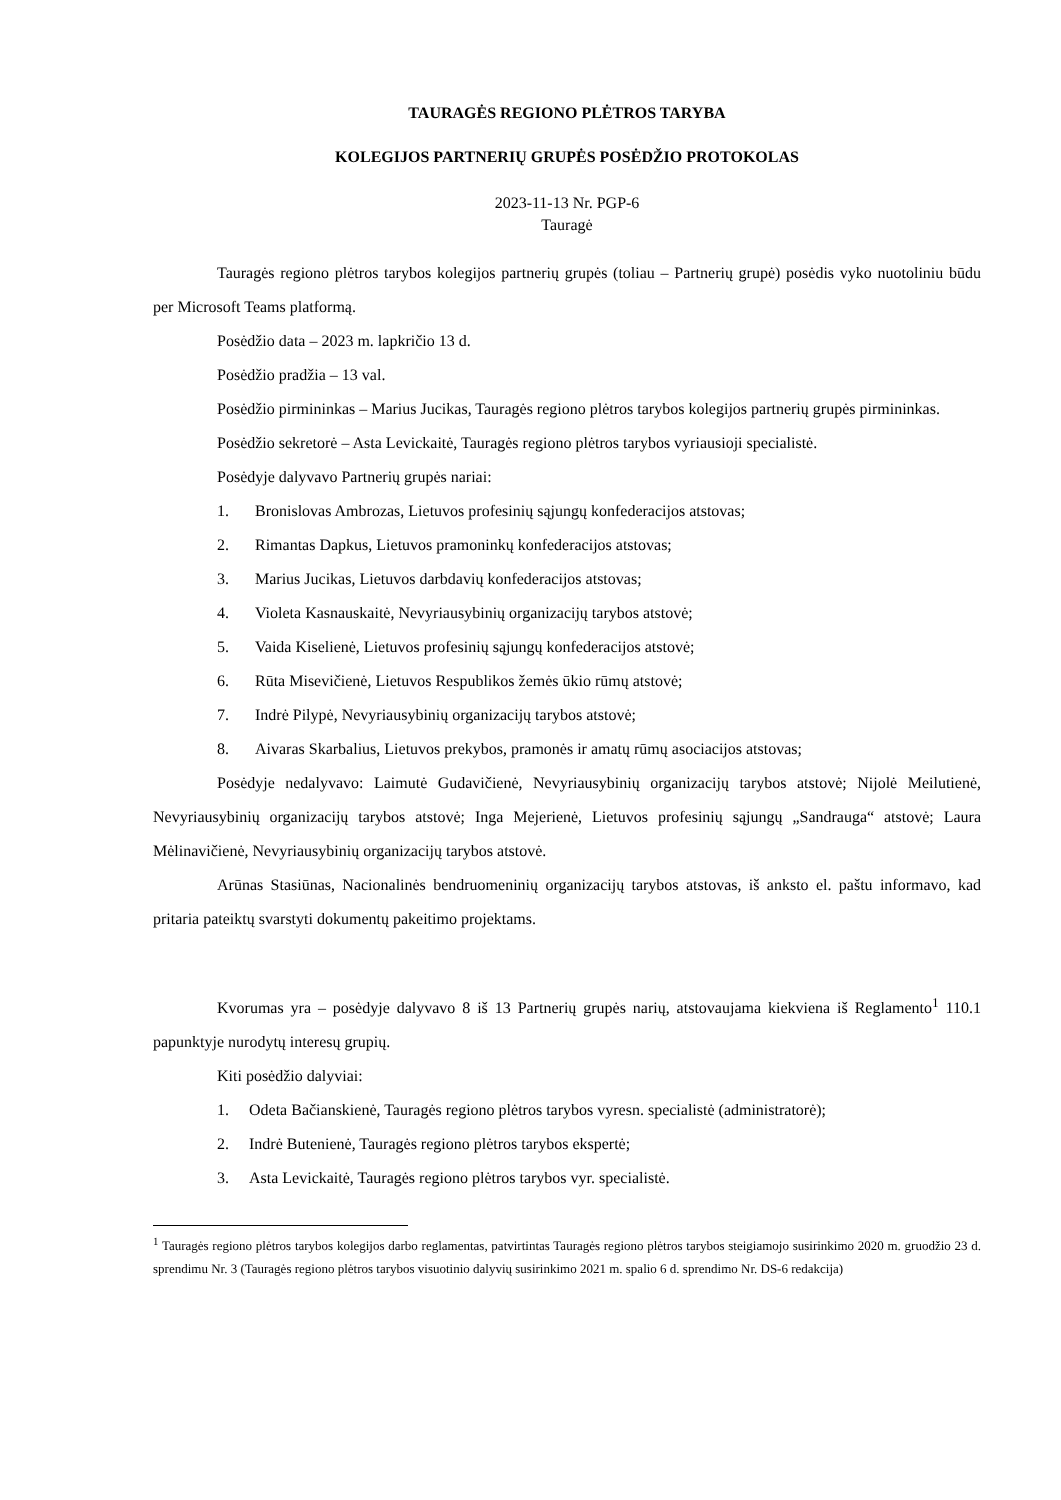TAURAGĖS REGIONO PLĖTROS TARYBA
KOLEGIJOS PARTNERIŲ GRUPĖS POSĖDŽIO PROTOKOLAS
2023-11-13 Nr. PGP-6
Tauragė
Tauragės regiono plėtros tarybos kolegijos partnerių grupės (toliau – Partnerių grupė) posėdis vyko nuotoliniu būdu per Microsoft Teams platformą.
Posėdžio data – 2023 m. lapkričio 13 d.
Posėdžio pradžia – 13 val.
Posėdžio pirmininkas – Marius Jucikas, Tauragės regiono plėtros tarybos kolegijos partnerių grupės pirmininkas.
Posėdžio sekretorė – Asta Levickaitė, Tauragės regiono plėtros tarybos vyriausioji specialistė.
Posėdyje dalyvavo Partnerių grupės nariai:
1. Bronislovas Ambrozas, Lietuvos profesinių sąjungų konfederacijos atstovas;
2. Rimantas Dapkus, Lietuvos pramoninkų konfederacijos atstovas;
3. Marius Jucikas, Lietuvos darbdavių konfederacijos atstovas;
4. Violeta Kasnauskaitė, Nevyriausybinių organizacijų tarybos atstovė;
5. Vaida Kiselienė, Lietuvos profesinių sąjungų konfederacijos atstovė;
6. Rūta Misevičienė, Lietuvos Respublikos žemės ūkio rūmų atstovė;
7. Indrė Pilypė, Nevyriausybinių organizacijų tarybos atstovė;
8. Aivaras Skarbalius, Lietuvos prekybos, pramonės ir amatų rūmų asociacijos atstovas;
Posėdyje nedalyvavo: Laimutė Gudavičienė, Nevyriausybinių organizacijų tarybos atstovė; Nijolė Meilutienė, Nevyriausybinių organizacijų tarybos atstovė; Inga Mejerienė, Lietuvos profesinių sąjungų „Sandrauga“ atstovė; Laura Mėlinavičienė, Nevyriausybinių organizacijų tarybos atstovė.
Arūnas Stasiūnas, Nacionalinės bendruomeninių organizacijų tarybos atstovas, iš anksto el. paštu informavo, kad pritaria pateiktų svarstyti dokumentų pakeitimo projektams.
Kvorumas yra – posėdyje dalyvavo 8 iš 13 Partnerių grupės narių, atstovaujama kiekviena iš Reglamento<sup>1</sup> 110.1 papunktyje nurodytų interesų grupių.
Kiti posėdžio dalyviai:
1. Odeta Bačianskienė, Tauragės regiono plėtros tarybos vyresn. specialistė (administratorė);
2. Indrė Butenienė, Tauragės regiono plėtros tarybos ekspertė;
3. Asta Levickaitė, Tauragės regiono plėtros tarybos vyr. specialistė.
<sup>1</sup> Tauragės regiono plėtros tarybos kolegijos darbo reglamentas, patvirtintas Tauragės regiono plėtros tarybos steigiamojo susirinkimo 2020 m. gruodžio 23 d. sprendimu Nr. 3 (Tauragės regiono plėtros tarybos visuotinio dalyvių susirinkimo 2021 m. spalio 6 d. sprendimo Nr. DS-6 redakcija)